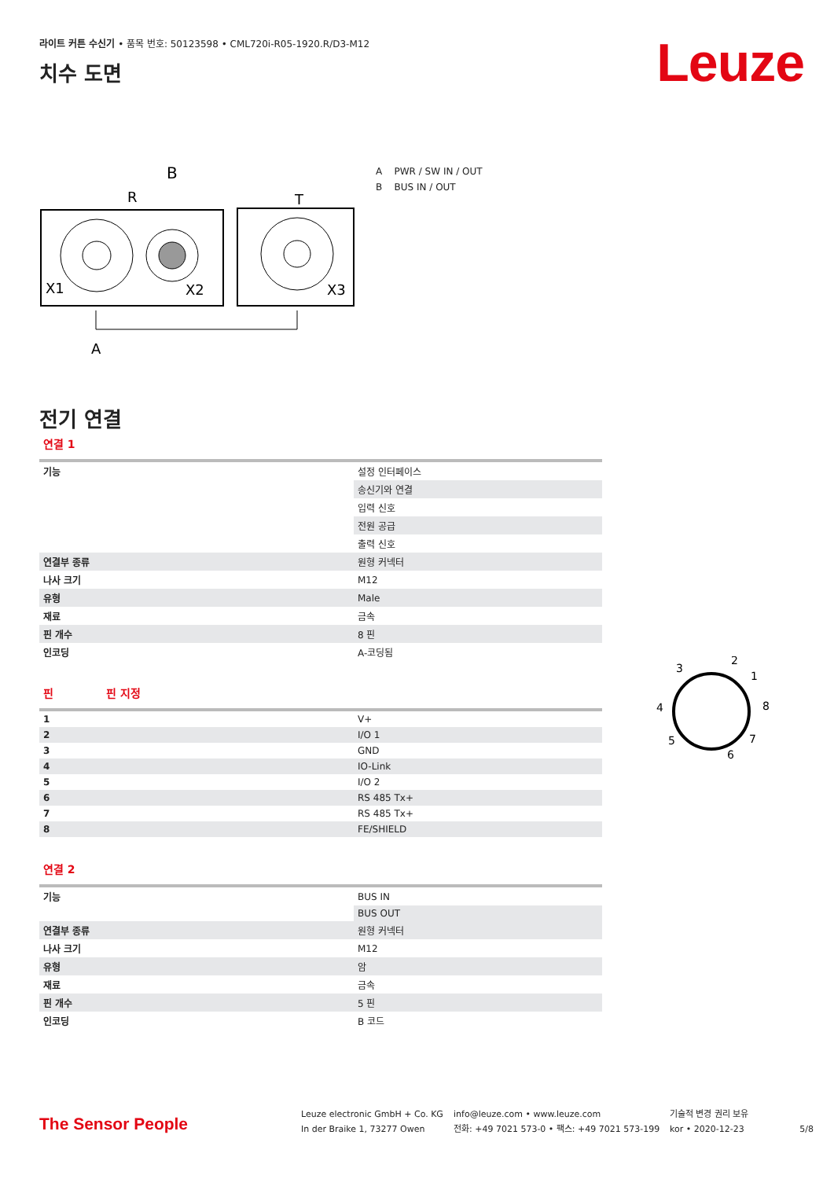라이트 커튼 수신기 • 품목 번호: 50123598 • CML720i-R05-1920.R/D3-M12
Leuze
치수 도면
B
R
T
X1
X2
X3
A
A PWR / SW IN / OUT
B BUS IN / OUT
전기 연결
연결 1
| 기능 | 설정 인터페이스 |
| | 송신기와 연결 |
| | 입력 신호 |
| | 전원 공급 |
| | 출력 신호 |
| 연결부 종류 | 원형 커넥터 |
| 나사 크기 | M12 |
| 유형 | Male |
| 재료 | 금속 |
| 핀 개수 | 8 핀 |
| 인코딩 | A-코딩됨 |
핀 핀 지정
| 1 | V+ |
| 2 | I/O 1 |
| 3 | GND |
| 4 | IO-Link |
| 5 | I/O 2 |
| 6 | RS 485 Tx+ |
| 7 | RS 485 Tx+ |
| 8 | FE/SHIELD |
연결 2
| 기능 | BUS IN |
| | BUS OUT |
| 연결부 종류 | 원형 커넥터 |
| 나사 크기 | M12 |
| 유형 | 암 |
| 재료 | 금속 |
| 핀 개수 | 5 핀 |
| 인코딩 | B 코드 |
3
2
1
4
8
5
7
6
The Sensor People
Leuze electronic GmbH + Co. KG
In der Braike 1, 73277 Owen
info@leuze.com • www.leuze.com
전화: +49 7021 573-0 • 팩스: +49 7021 573-199
기술적 변경 권리 보유
kor • 2020-12-23
5/8